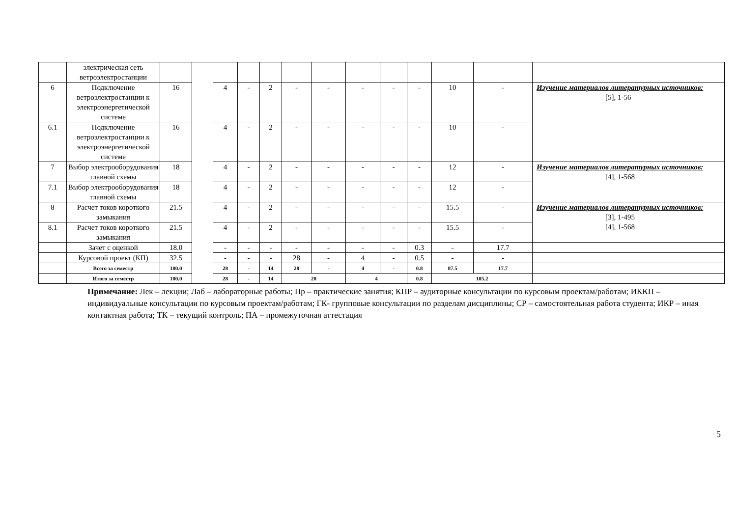| | электрическая сеть ветроэлектростанции | | | | | | | | | | | | | |
| 6 | Подключение ветроэлектростанции к электроэнергетической системе | 16 | | 4 | - | 2 | - | - | - | - | - | 10 | - | Изучение материалов литературных источников: [5], 1-56 |
| 6.1 | Подключение ветроэлектростанции к электроэнергетической системе | 16 | | 4 | - | 2 | - | - | - | - | - | 10 | - | |
| 7 | Выбор электрооборудования главной схемы | 18 | | 4 | - | 2 | - | - | - | - | - | 12 | - | Изучение материалов литературных источников: [4], 1-568 |
| 7.1 | Выбор электрооборудования главной схемы | 18 | | 4 | - | 2 | - | - | - | - | - | 12 | - | |
| 8 | Расчет токов короткого замыкания | 21.5 | | 4 | - | 2 | - | - | - | - | - | 15.5 | - | Изучение материалов литературных источников: [3], 1-495 [4], 1-568 |
| 8.1 | Расчет токов короткого замыкания | 21.5 | | 4 | - | 2 | - | - | - | - | - | 15.5 | - | |
| | Зачет с оценкой | 18.0 | | - | - | - | - | - | - | - | 0.3 | - | 17.7 | |
| | Курсовой проект (КП) | 32.5 | | - | - | - | 28 | - | 4 | - | 0.5 | - | - | |
| | Всего за семестр | 180.0 | | 28 | - | 14 | 28 | - | 4 | - | 0.8 | 87.5 | 17.7 | |
| | Итого за семестр | 180.0 | | 28 | - | 14 | 28 | | 4 | | 0.8 | 105.2 | | |
Примечание: Лек – лекции; Лаб – лабораторные работы; Пр – практические занятия; КПР – аудиторные консультации по курсовым проектам/работам; ИККП – индивидуальные консультации по курсовым проектам/работам; ГК- групповые консультации по разделам дисциплины; СР – самостоятельная работа студента; ИКР – иная контактная работа; ТК – текущий контроль; ПА – промежуточная аттестация
5